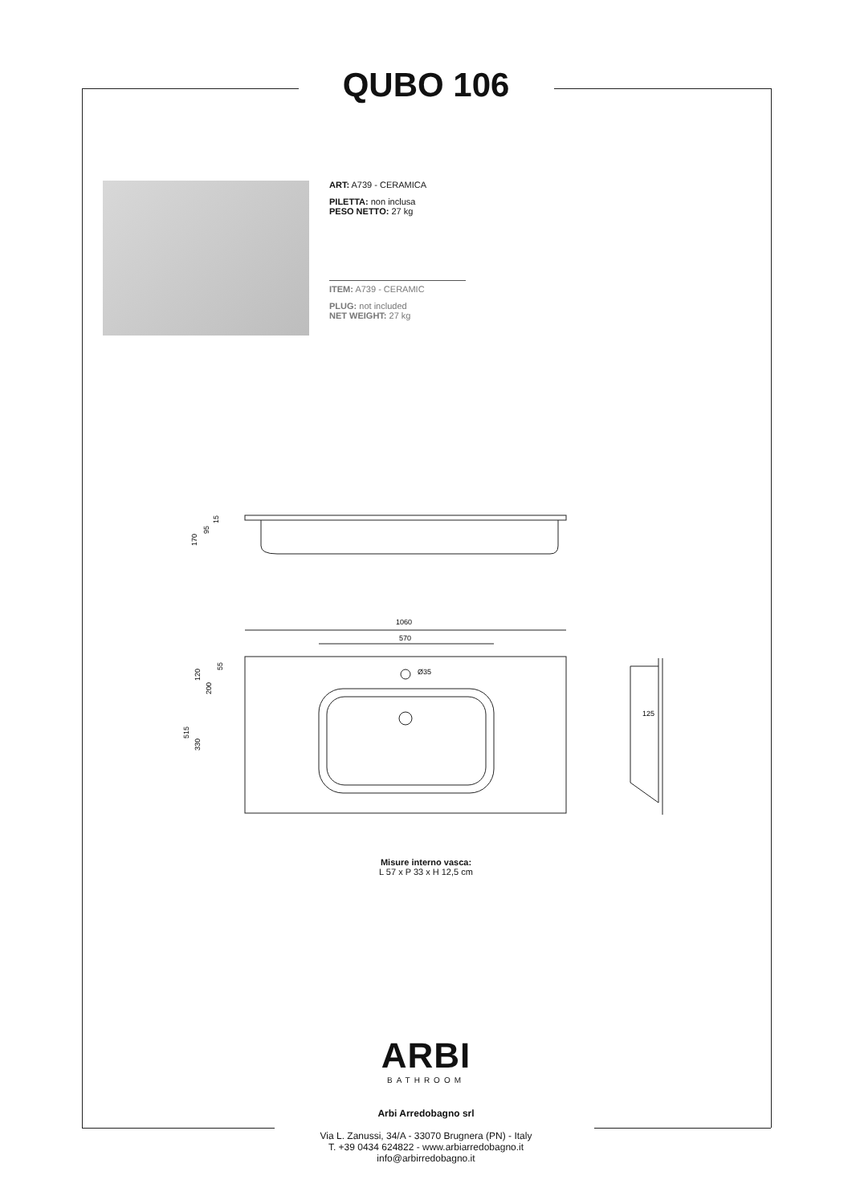QUBO 106
ART: A739 - CERAMICA
PILETTA: non inclusa
PESO NETTO: 27 kg
ITEM: A739 - CERAMIC
PLUG: not included
NET WEIGHT: 27 kg
170
95
15
1060
570
Ø35
515
330
120
200
55
125
Misure interno vasca:
L 57 x P 33 x H 12,5 cm
ARBI
BATHROOM
Arbi Arredobagno srl
Via L. Zanussi, 34/A - 33070 Brugnera (PN) - Italy
T. +39 0434 624822 - www.arbiarredobagno.it
info@arbirredobagno.it